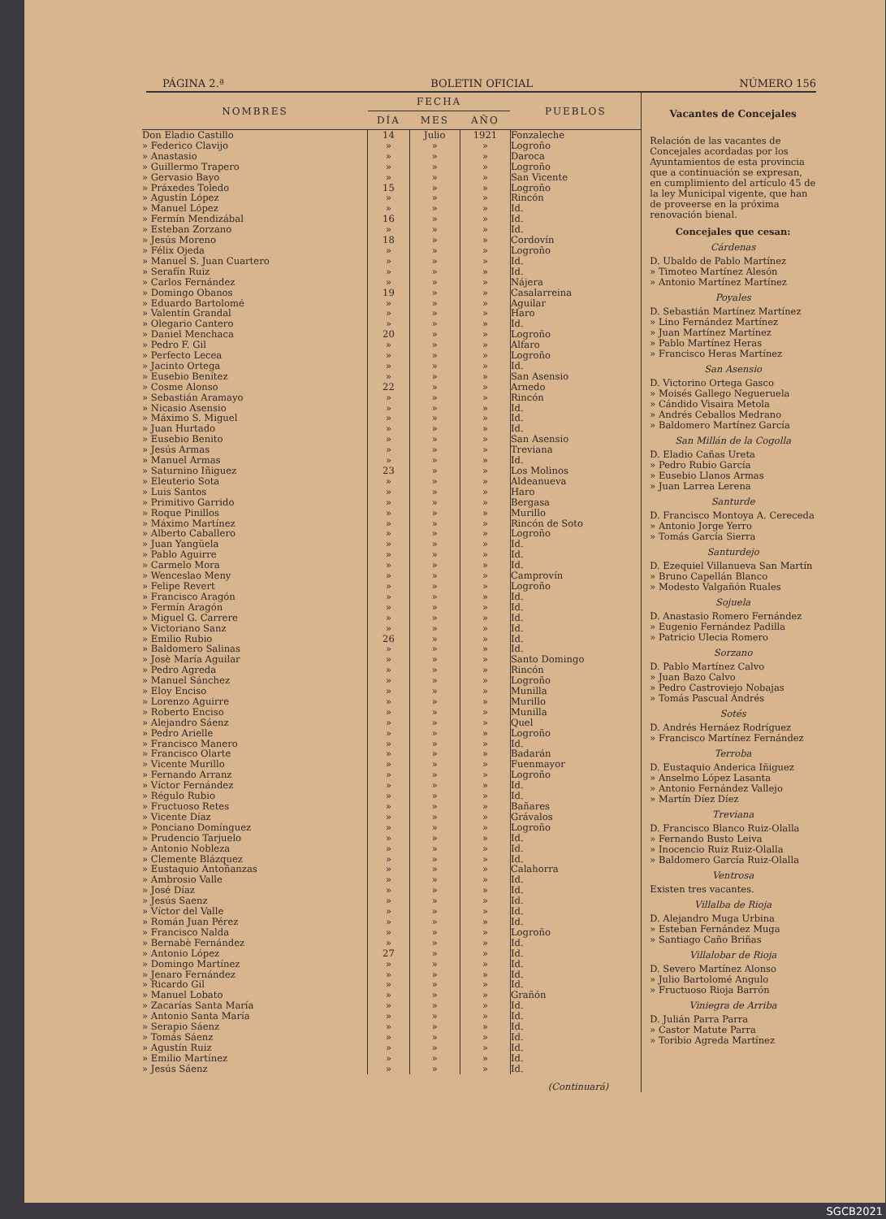PÁGINA 2.ª BOLETIN OFICIAL NÚMERO 156
| NOMBRES | FECHA | | | PUEBLOS |
| --- | --- | --- | --- | --- |
| | DÍA | MES | AÑO | |
| Don Eladio Castillo | 14 | Julio | 1921 | Fonzaleche |
| » Federico Clavijo | » | » | » | Logroño |
| » Anastasio | » | » | » | Daroca |
| » Guillermo Trapero | » | » | » | Logroño |
| » Gervasio Bayo | » | » | » | San Vicente |
| » Práxedes Toledo | 15 | » | » | Logroño |
| » Agustín López | » | » | » | Rincón |
| » Manuel López | » | » | » | Id. |
| » Fermín Mendizábal | 16 | » | » | Id. |
| » Esteban Zorzano | » | » | » | Id. |
| » Jesús Moreno | 18 | » | » | Cordovín |
| » Félix Ojeda | » | » | » | Logroño |
| » Manuel S. Juan Cuartero | » | » | » | Id. |
| » Serafín Ruiz | » | » | » | Id. |
| » Carlos Fernández | » | » | » | Nájera |
| » Domingo Obanos | 19 | » | » | Casalarreina |
| » Eduardo Bartolomé | » | » | » | Aguilar |
| » Valentín Grandal | » | » | » | Haro |
| » Olegario Cantero | » | » | » | Id. |
| » Daniel Menchaca | 20 | » | » | Logroño |
| » Pedro F. Gil | » | » | » | Alfaro |
| » Perfecto Lecea | » | » | » | Logroño |
| » Jacinto Ortega | » | » | » | Id. |
| » Eusebio Benítez | » | » | » | San Asensio |
| » Cosme Alonso | 22 | » | » | Arnedo |
| » Sebastián Aramayo | » | » | » | Rincón |
| » Nicasio Asensio | » | » | » | Id. |
| » Máximo S. Miguel | » | » | » | Id. |
| » Juan Hurtado | » | » | » | Id. |
| » Eusebio Benito | » | » | » | San Asensio |
| » Jesús Armas | » | » | » | Treviana |
| » Manuel Armas | » | » | » | Id. |
| » Saturnino Iñiguez | 23 | » | » | Los Molinos |
| » Eleuterio Sota | » | » | » | Aldeanueva |
| » Luis Santos | » | » | » | Haro |
| » Primitivo Garrido | » | » | » | Bergasa |
| » Roque Pinillos | » | » | » | Murillo |
| » Máximo Martínez | » | » | » | Rincón de Soto |
| » Alberto Caballero | » | » | » | Logroño |
| » Juan Yangüela | » | » | » | Id. |
| » Pablo Aguirre | » | » | » | Id. |
| » Carmelo Mora | » | » | » | Id. |
| » Wenceslao Meny | » | » | » | Camprovín |
| » Felipe Revert | » | » | » | Logroño |
| » Francisco Aragón | » | » | » | Id. |
| » Fermín Aragón | » | » | » | Id. |
| » Miguel G. Carrere | » | » | » | Id. |
| » Victoriano Sanz | » | » | » | Id. |
| » Emilio Rubio | 26 | » | » | Id. |
| » Baldomero Salinas | » | » | » | Id. |
| » Josè María Aguilar | » | » | » | Santo Domingo |
| » Pedro Agreda | » | » | » | Rincón |
| » Manuel Sánchez | » | » | » | Logroño |
| » Eloy Enciso | » | » | » | Munilla |
| » Lorenzo Aguirre | » | » | » | Murillo |
| » Roberto Enciso | » | » | » | Munilla |
| » Alejandro Sáenz | » | » | » | Quel |
| » Pedro Arielle | » | » | » | Logroño |
| » Francisco Manero | » | » | » | Id. |
| » Francisco Olarte | » | » | » | Badarán |
| » Vicente Murillo | » | » | » | Fuenmayor |
| » Fernando Arranz | » | » | » | Logroño |
| » Víctor Fernández | » | » | » | Id. |
| » Régulo Rubio | » | » | » | Id. |
| » Fructuoso Retes | » | » | » | Bañares |
| » Vicente Díaz | » | » | » | Grávalos |
| » Ponciano Domínguez | » | » | » | Logroño |
| » Prudencio Tarjuelo | » | » | » | Id. |
| » Antonio Nobleza | » | » | » | Id. |
| » Clemente Blázquez | » | » | » | Id. |
| » Eustaquio Antoñanzas | » | » | » | Calahorra |
| » Ambrosio Valle | » | » | » | Id. |
| » José Díaz | » | » | » | Id. |
| » Jesús Saenz | » | » | » | Id. |
| » Víctor del Valle | » | » | » | Id. |
| » Román Juan Pérez | » | » | » | Id. |
| » Francisco Nalda | » | » | » | Logroño |
| » Bernabè Fernández | » | » | » | Id. |
| » Antonio López | 27 | » | » | Id. |
| » Domingo Martínez | » | » | » | Id. |
| » Jenaro Fernández | » | » | » | Id. |
| » Ricardo Gil | » | » | » | Id. |
| » Manuel Lobato | » | » | » | Grañón |
| » Zacarías Santa María | » | » | » | Id. |
| » Antonio Santa María | » | » | » | Id. |
| » Serapio Sáenz | » | » | » | Id. |
| » Tomás Sáenz | » | » | » | Id. |
| » Agustín Ruiz | » | » | » | Id. |
| » Emilio Martínez | » | » | » | Id. |
| » Jesús Sáenz | » | » | » | Id. |
(Continuará)
Vacantes de Concejales
Relación de las vacantes de Concejales acordadas por los Ayuntamientos de esta provincia que a continuación se expresan, en cumplimiento del artículo 45 de la ley Municipal vigente, que han de proveerse en la próxima renovación bienal.
Concejales que cesan:
Cárdenas
D. Ubaldo de Pablo Martínez
» Timoteo Martínez Alesón
» Antonio Martínez Martínez
Poyales
D. Sebastián Martínez Martínez
» Lino Fernández Martínez
» Juan Martínez Martínez
» Pablo Martínez Heras
» Francisco Heras Martínez
San Asensio
D. Victorino Ortega Gasco
» Moisés Gallego Negueruela
» Cándido Visaira Metola
» Andrés Ceballos Medrano
» Baldomero Martínez García
San Millán de la Cogolla
D. Eladio Cañas Ureta
» Pedro Rubio García
» Eusebio Llanos Armas
» Juan Larrea Lerena
Santurde
D. Francisco Montoya A. Cereceda
» Antonio Jorge Yerro
» Tomás García Sierra
Santurdejo
D. Ezequiel Villanueva San Martín
» Bruno Capellán Blanco
» Modesto Valgañón Ruales
Sojuela
D. Anastasio Romero Fernández
» Eugenio Fernández Padilla
» Patricio Ulecia Romero
Sorzano
D. Pablo Martínez Calvo
» Juan Bazo Calvo
» Pedro Castroviejo Nobajas
» Tomás Pascual Andrés
Sotés
D. Andrés Hernáez Rodríguez
» Francisco Martínez Fernández
Terroba
D. Eustaquio Anderica Iñiguez
» Anselmo López Lasanta
» Antonio Fernández Vallejo
» Martín Díez Díez
Treviana
D. Francisco Blanco Ruiz-Olalla
» Fernando Busto Leiva
» Inocencio Ruiz Ruiz-Olalla
» Baldomero García Ruiz-Olalla
Ventrosa
Existen tres vacantes.
Villalba de Rioja
D. Alejandro Muga Urbina
» Esteban Fernández Muga
» Santiago Caño Briñas
Villalobar de Rioja
D. Severo Martínez Alonso
» Julio Bartolomé Angulo
» Fructuoso Rioja Barrón
Viniegra de Arriba
D. Julián Parra Parra
» Castor Matute Parra
» Toribio Agreda Martínez
SGCB2021